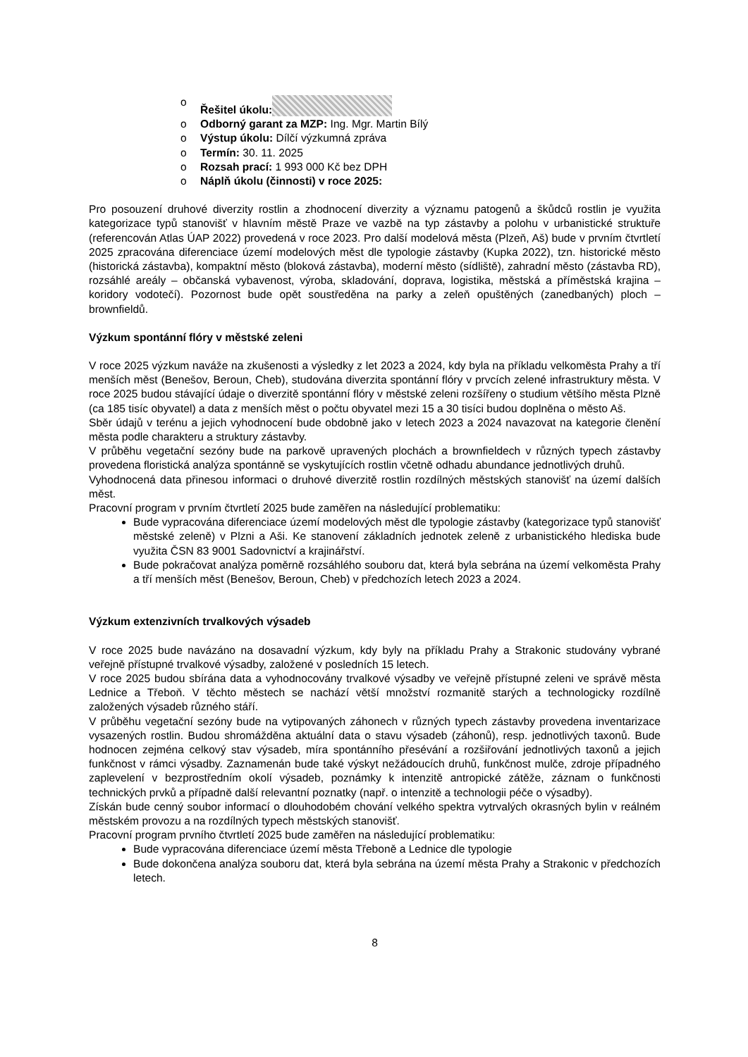o Řešitel úkolu:
o Odborný garant za MZP: Ing. Mgr. Martin Bílý
o Výstup úkolu: Dílčí výzkumná zpráva
o Termín: 30. 11. 2025
o Rozsah prací: 1 993 000 Kč bez DPH
o Náplň úkolu (činnosti) v roce 2025:
Pro posouzení druhové diverzity rostlin a zhodnocení diverzity a významu patogenů a škůdců rostlin je využita kategorizace typů stanovišť v hlavním městě Praze ve vazbě na typ zástavby a polohu v urbanistické struktuře (referencován Atlas ÚAP 2022) provedená v roce 2023. Pro další modelová města (Plzeň, Aš) bude v prvním čtvrtletí 2025 zpracována diferenciace území modelových měst dle typologie zástavby (Kupka 2022), tzn. historické město (historická zástavba), kompaktní město (bloková zástavba), moderní město (sídliště), zahradní město (zástavba RD), rozsáhlé areály – občanská vybavenost, výroba, skladování, doprava, logistika, městská a příměstská krajina – koridory vodotečí). Pozornost bude opět soustředěna na parky a zeleň opuštěných (zanedbaných) ploch – brownfieldů.
Výzkum spontánní flóry v městské zeleni
V roce 2025 výzkum naváže na zkušenosti a výsledky z let 2023 a 2024, kdy byla na příkladu velkoměsta Prahy a tří menších měst (Benešov, Beroun, Cheb), studována diverzita spontánní flóry v prvcích zelené infrastruktury města. V roce 2025 budou stávající údaje o diverzitě spontánní flóry v městské zeleni rozšířeny o studium většího města Plzně (ca 185 tisíc obyvatel) a data z menších měst o počtu obyvatel mezi 15 a 30 tisíci budou doplněna o město Aš.
Sběr údajů v terénu a jejich vyhodnocení bude obdobně jako v letech 2023 a 2024 navazovat na kategorie členění města podle charakteru a struktury zástavby.
V průběhu vegetační sezóny bude na parkově upravených plochách a brownfieldech v různých typech zástavby provedena floristická analýza spontánně se vyskytujících rostlin včetně odhadu abundance jednotlivých druhů.
Vyhodnocená data přinesou informaci o druhové diverzitě rostlin rozdílných městských stanovišť na území dalších měst.
Pracovní program v prvním čtvrtletí 2025 bude zaměřen na následující problematiku:
Bude vypracována diferenciace území modelových měst dle typologie zástavby (kategorizace typů stanovišť městské zeleně) v Plzni a Aši. Ke stanovení základních jednotek zeleně z urbanistického hlediska bude využita ČSN 83 9001 Sadovnictví a krajinářství.
Bude pokračovat analýza poměrně rozsáhlého souboru dat, která byla sebrána na území velkoměsta Prahy a tří menších měst (Benešov, Beroun, Cheb) v předchozích letech 2023 a 2024.
Výzkum extenzivních trvalkových výsadeb
V roce 2025 bude navázáno na dosavadní výzkum, kdy byly na příkladu Prahy a Strakonic studovány vybrané veřejně přístupné trvalkové výsadby, založené v posledních 15 letech.
V roce 2025 budou sbírána data a vyhodnocovány trvalkové výsadby ve veřejně přístupné zeleni ve správě města Lednice a Třeboň. V těchto městech se nachází větší množství rozmanitě starých a technologicky rozdílně založených výsadeb různého stáří.
V průběhu vegetační sezóny bude na vytipovaných záhonech v různých typech zástavby provedena inventarizace vysazených rostlin. Budou shromážděna aktuální data o stavu výsadeb (záhonů), resp. jednotlivých taxonů. Bude hodnocen zejména celkový stav výsadeb, míra spontánního přesévání a rozšiřování jednotlivých taxonů a jejich funkčnost v rámci výsadby. Zaznamenán bude také výskyt nežádoucích druhů, funkčnost mulče, zdroje případného zaplevelení v bezprostředním okolí výsadeb, poznámky k intenzitě antropické zátěže, záznam o funkčnosti technických prvků a případně další relevantní poznatky (např. o intenzitě a technologii péče o výsadby).
Získán bude cenný soubor informací o dlouhodobém chování velkého spektra vytrvalých okrasných bylin v reálném městském provozu a na rozdílných typech městských stanovišť.
Pracovní program prvního čtvrtletí 2025 bude zaměřen na následující problematiku:
Bude vypracována diferenciace území města Třeboně a Lednice dle typologie
Bude dokončena analýza souboru dat, která byla sebrána na území města Prahy a Strakonic v předchozích letech.
8